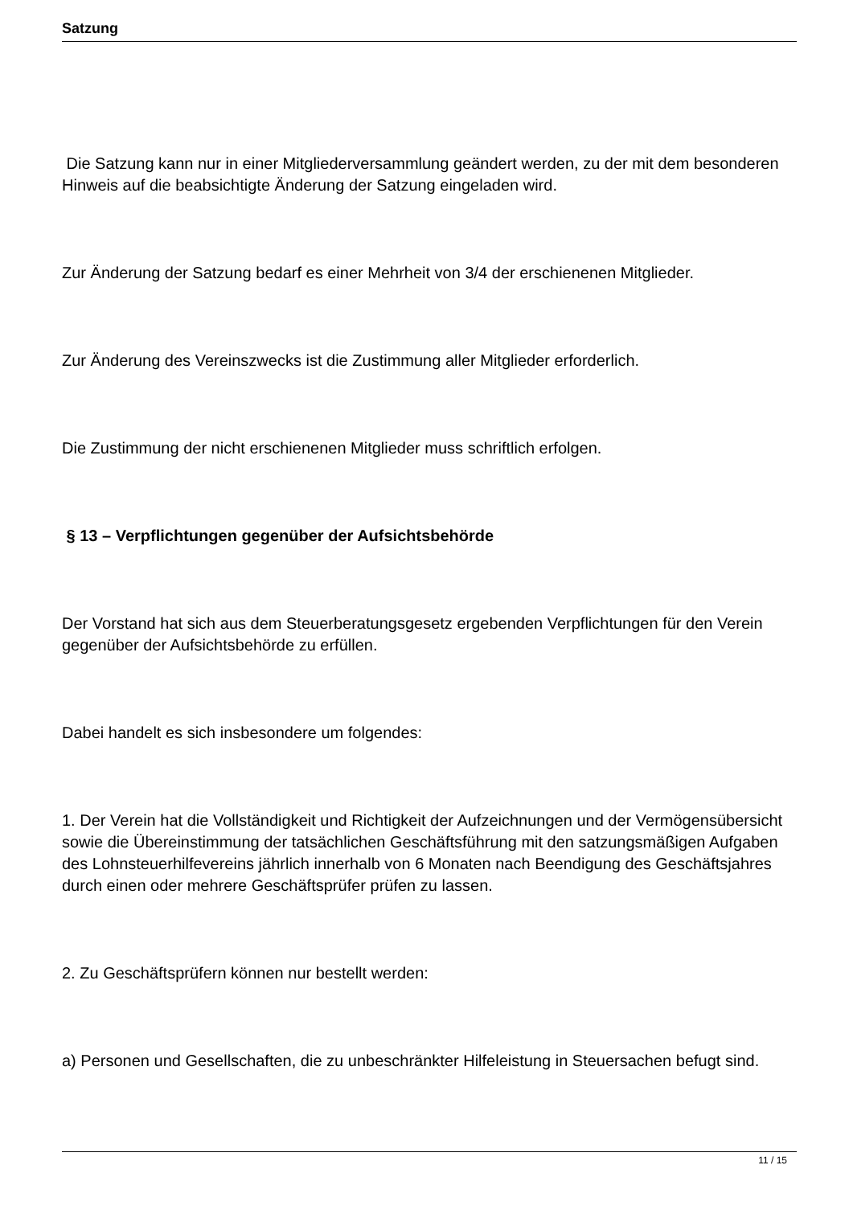Satzung
Die Satzung kann nur in einer Mitgliederversammlung geändert werden, zu der mit dem besonderen Hinweis auf die beabsichtigte Änderung der Satzung eingeladen wird.
Zur Änderung der Satzung bedarf es einer Mehrheit von 3/4 der erschienenen Mitglieder.
Zur Änderung des Vereinszwecks ist die Zustimmung aller Mitglieder erforderlich.
Die Zustimmung der nicht erschienenen Mitglieder muss schriftlich erfolgen.
§ 13 – Verpflichtungen gegenüber der Aufsichtsbehörde
Der Vorstand hat sich aus dem Steuerberatungsgesetz ergebenden Verpflichtungen für den Verein gegenüber der Aufsichtsbehörde zu erfüllen.
Dabei handelt es sich insbesondere um folgendes:
1. Der Verein hat die Vollständigkeit und Richtigkeit der Aufzeichnungen und der Vermögensübersicht sowie die Übereinstimmung der tatsächlichen Geschäftsführung mit den satzungsmäßigen Aufgaben des Lohnsteuerhilfevereins jährlich innerhalb von 6 Monaten nach Beendigung des Geschäftsjahres
durch einen oder mehrere Geschäftsprüfer prüfen zu lassen.
2. Zu Geschäftsprüfern können nur bestellt werden:
a) Personen und Gesellschaften, die zu unbeschränkter Hilfeleistung in Steuersachen befugt sind.
11 / 15